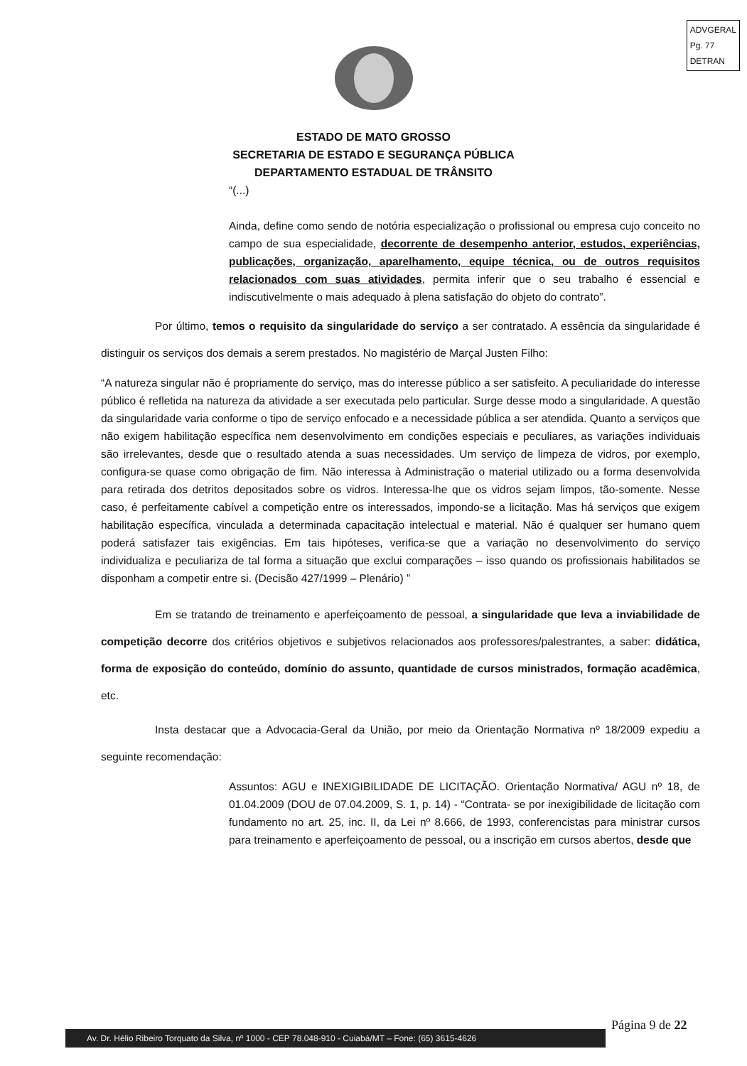ADVGERAL
Pg. 77
DETRAN
ESTADO DE MATO GROSSO
SECRETARIA DE ESTADO E SEGURANÇA PÚBLICA
DEPARTAMENTO ESTADUAL DE TRÂNSITO
“(...)
Ainda, define como sendo de notória especialização o profissional ou empresa cujo conceito no campo de sua especialidade, decorrente de desempenho anterior, estudos, experiências, publicações, organização, aparelhamento, equipe técnica, ou de outros requisitos relacionados com suas atividades, permita inferir que o seu trabalho é essencial e indiscutivelmente o mais adequado à plena satisfação do objeto do contrato”.
Por último, temos o requisito da singularidade do serviço a ser contratado. A essência da singularidade é distinguir os serviços dos demais a serem prestados. No magistério de Marçal Justen Filho:
“A natureza singular não é propriamente do serviço, mas do interesse público a ser satisfeito. A peculiaridade do interesse público é refletida na natureza da atividade a ser executada pelo particular. Surge desse modo a singularidade. A questão da singularidade varia conforme o tipo de serviço enfocado e a necessidade pública a ser atendida. Quanto a serviços que não exigem habilitação específica nem desenvolvimento em condições especiais e peculiares, as variações individuais são irrelevantes, desde que o resultado atenda a suas necessidades. Um serviço de limpeza de vidros, por exemplo, configura-se quase como obrigação de fim. Não interessa à Administração o material utilizado ou a forma desenvolvida para retirada dos detritos depositados sobre os vidros. Interessa-lhe que os vidros sejam limpos, tão-somente. Nesse caso, é perfeitamente cabível a competição entre os interessados, impondo-se a licitação. Mas há serviços que exigem habilitação específica, vinculada a determinada capacitação intelectual e material. Não é qualquer ser humano quem poderá satisfazer tais exigências. Em tais hipóteses, verifica-se que a variação no desenvolvimento do serviço individualiza e peculiariza de tal forma a situação que exclui comparações – isso quando os profissionais habilitados se disponham a competir entre si. (Decisão 427/1999 – Plenário) ”
Em se tratando de treinamento e aperfeiçoamento de pessoal, a singularidade que leva a inviabilidade de competição decorre dos critérios objetivos e subjetivos relacionados aos professores/palestrantes, a saber: didática, forma de exposição do conteúdo, domínio do assunto, quantidade de cursos ministrados, formação acadêmica, etc.
Insta destacar que a Advocacia-Geral da União, por meio da Orientação Normativa nº 18/2009 expediu a seguinte recomendação:
Assuntos: AGU e INEXIGIBILIDADE DE LICITAÇÃO. Orientação Normativa/ AGU nº 18, de 01.04.2009 (DOU de 07.04.2009, S. 1, p. 14) - “Contrata- se por inexigibilidade de licitação com fundamento no art. 25, inc. II, da Lei nº 8.666, de 1993, conferencistas para ministrar cursos para treinamento e aperfeiçoamento de pessoal, ou a inscrição em cursos abertos, desde que
Av. Dr. Hélio Ribeiro Torquato da Silva, nº 1000 - CEP 78.048-910 - Cuiabá/MT – Fone: (65) 3615-4626
Página 9 de 22